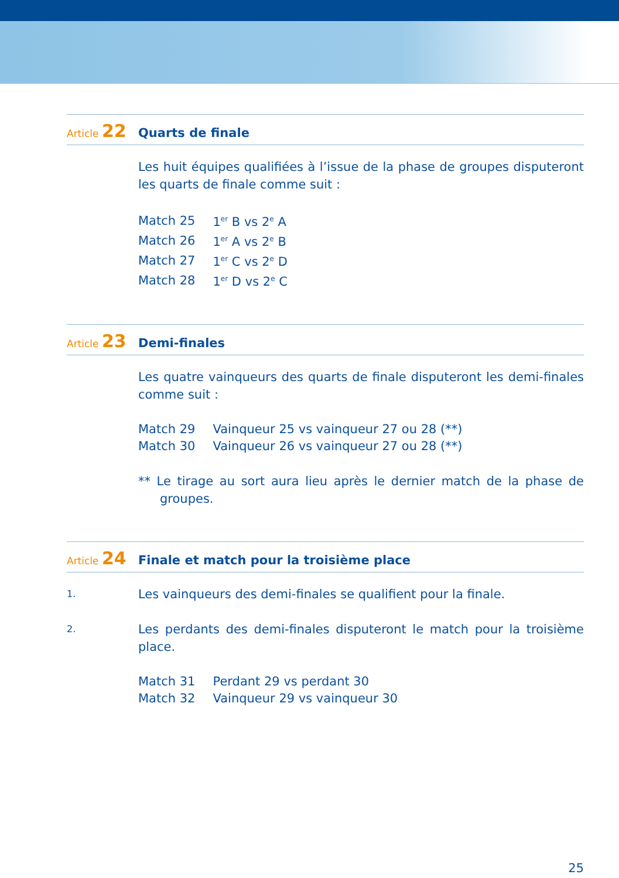Article 22
Quarts de finale
Les huit équipes qualifiées à l’issue de la phase de groupes disputeront les quarts de finale comme suit :
| Match 25 | 1<sup>er</sup> B vs 2<sup>e</sup> A |
| Match 26 | 1<sup>er</sup> A vs 2<sup>e</sup> B |
| Match 27 | 1<sup>er</sup> C vs 2<sup>e</sup> D |
| Match 28 | 1<sup>er</sup> D vs 2<sup>e</sup> C |
Article 23
Demi-finales
Les quatre vainqueurs des quarts de finale disputeront les demi-finales comme suit :
| Match 29 | Vainqueur 25 vs vainqueur 27 ou 28 (**) |
| Match 30 | Vainqueur 26 vs vainqueur 27 ou 28 (**) |
** Le tirage au sort aura lieu après le dernier match de la phase de groupes.
Article 24
Finale et match pour la troisième place
1.
Les vainqueurs des demi-finales se qualifient pour la finale.
2.
Les perdants des demi-finales disputeront le match pour la troisième place.
| Match 31 | Perdant 29 vs perdant 30 |
| Match 32 | Vainqueur 29 vs vainqueur 30 |
25